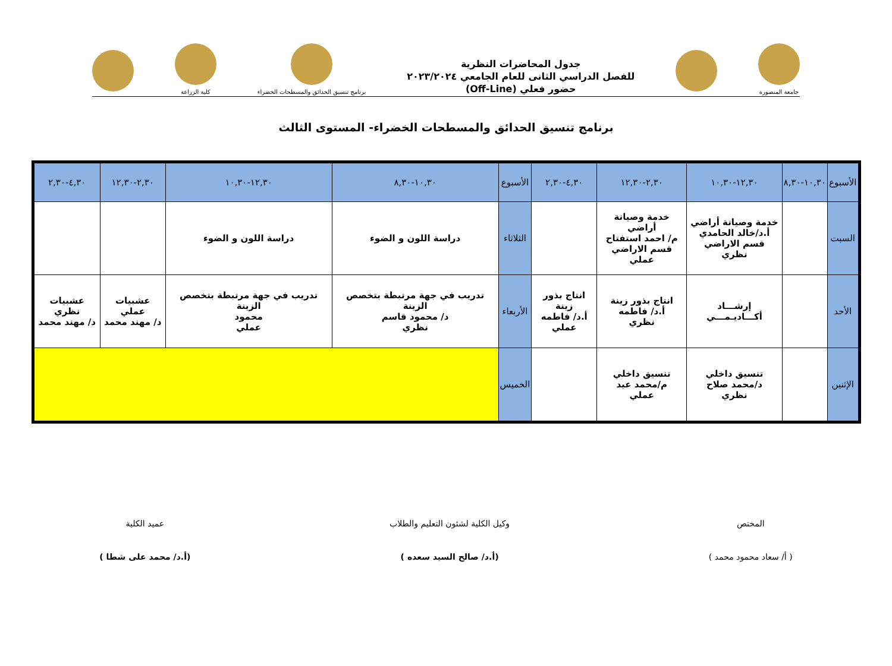جامعة المنصورة
جدول المحاضرات النظرية
للفصل الدراسي الثانى للعام الجامعي ٢٠٢٣/٢٠٢٤
حضور فعلي (Off-Line)
برنامج تنسيق الحدائق والمسطحات الخضراء
كلية الزراعة
برنامج تنسيق الحدائق والمسطحات الخضراء- المستوى الثالث
| الأسبوع | ١٠,٣٠-٨,٣٠ | ١٢,٣٠-١٠,٣٠ | ٢,٣٠-١٢,٣٠ | ٤,٣٠-٢,٣٠ | الأسبوع | ١٠,٣٠-٨,٣٠ | ١٢,٣٠-١٠,٣٠ | ٢,٣٠-١٢,٣٠ | ٤,٣٠-٢,٣٠ |
| --- | --- | --- | --- | --- | --- | --- | --- | --- | --- |
| السبت | | خدمة وصيانة أراضي أ.د/خالد الحامدي قسم الاراضي نظري | خدمة وصيانة أراضي م/ احمد استفتاح قسم الاراضي عملي | | الثلاثاء | دراسة اللون و الضوء | دراسة اللون و الضوء | | |
| الأحد | | إرشـــاد أكـــاديـمـــي | انتاج بذور زينة أ.د/ فاطمه نظري | انتاج بذور زينة أ.د/ فاطمه عملي | الأربعاء | تدريب في جهة مرتبطة بتخصص الزينة د/ محمود قاسم نظري | تدريب في جهة مرتبطة بتخصص الزينة محمود عملي | عشبيات عملي د/ مهند محمد | عشبيات نظري د/ مهند محمد |
| الإثنين | | تنسيق داخلي د/محمد صلاح نظري | تنسيق داخلي م/محمد عيد عملي | | الخميس | | | | |
المختص
( أ/ سعاد محمود محمد )
وكيل الكلية لشئون التعليم والطلاب
(أ.د/ صالح السيد سعده )
عميد الكلية
(أ.د/ محمد على شطا )